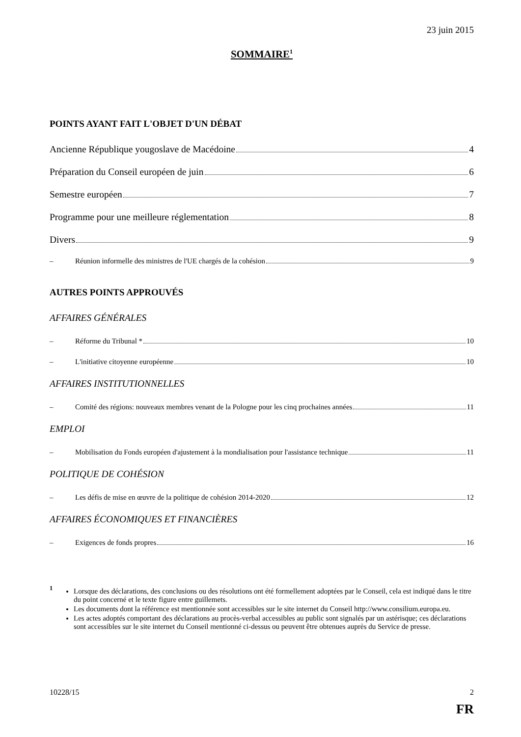23 juin 2015
SOMMAIRE<sup>1</sup>
POINTS AYANT FAIT L'OBJET D'UN DÉBAT
Ancienne République yougoslave de Macédoine 4
Préparation du Conseil européen de juin 6
Semestre européen 7
Programme pour une meilleure réglementation 8
Divers 9
– Réunion informelle des ministres de l'UE chargés de la cohésion 9
AUTRES POINTS APPROUVÉS
AFFAIRES GÉNÉRALES
– Réforme du Tribunal * 10
– L'initiative citoyenne européenne 10
AFFAIRES INSTITUTIONNELLES
– Comité des régions: nouveaux membres venant de la Pologne pour les cinq prochaines années 11
EMPLOI
– Mobilisation du Fonds européen d'ajustement à la mondialisation pour l'assistance technique 11
POLITIQUE DE COHÉSION
– Les défis de mise en œuvre de la politique de cohésion 2014-2020 12
AFFAIRES ÉCONOMIQUES ET FINANCIÈRES
– Exigences de fonds propres 16
<sup>1</sup>
Lorsque des déclarations, des conclusions ou des résolutions ont été formellement adoptées par le Conseil, cela est indiqué dans le titre du point concerné et le texte figure entre guillemets.
Les documents dont la référence est mentionnée sont accessibles sur le site internet du Conseil http://www.consilium.europa.eu.
Les actes adoptés comportant des déclarations au procès-verbal accessibles au public sont signalés par un astérisque; ces déclarations sont accessibles sur le site internet du Conseil mentionné ci-dessus ou peuvent être obtenues auprès du Service de presse.
10228/15 2
FR